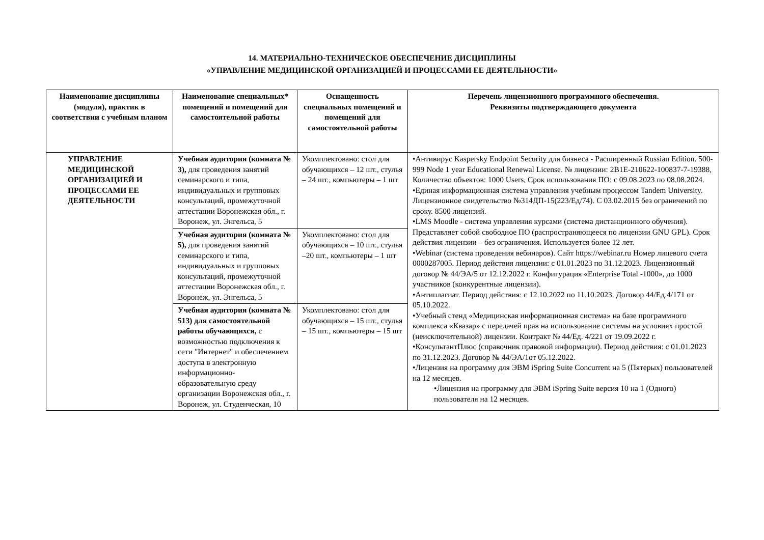14. МАТЕРИАЛЬНО-ТЕХНИЧЕСКОЕ ОБЕСПЕЧЕНИЕ ДИСЦИПЛИНЫ
«УПРАВЛЕНИЕ МЕДИЦИНСКОЙ ОРГАНИЗАЦИЕЙ И ПРОЦЕССАМИ ЕЕ ДЕЯТЕЛЬНОСТИ»
| Наименование дисциплины (модуля), практик в соответствии с учебным планом | Наименование специальных* помещений и помещений для самостоятельной работы | Оснащенность специальных помещений и помещений для самостоятельной работы | Перечень лицензионного программного обеспечения. Реквизиты подтверждающего документа |
| --- | --- | --- | --- |
| УПРАВЛЕНИЕ МЕДИЦИНСКОЙ ОРГАНИЗАЦИЕЙ И ПРОЦЕССАМИ ЕЕ ДЕЯТЕЛЬНОСТИ | Учебная аудитория (комната № 3), для проведения занятий семинарского и типа, индивидуальных и групповых консультаций, промежуточной аттестации Воронежская обл., г. Воронеж, ул. Энгельса, 5 | Укомплектовано: стол для обучающихся – 12 шт., стулья – 24 шт., компьютеры – 1 шт | •Антивирус Kaspersky Endpoint Security для бизнеса - Расширенный Russian Edition. 500-999 Node 1 year Educational Renewal License. № лицензии: 2B1E-210622-100837-7-19388, Количество объектов: 1000 Users, Срок использования ПО: с 09.08.2023 по 08.08.2024. •Единая информационная система управления учебным процессом Tandem University. Лицензионное свидетельство №314ДП-15(223/Ед/74). С 03.02.2015 без ограничений по сроку. 8500 лицензий. •LMS Moodle - система управления курсами (система дистанционного обучения). Представляет собой свободное ПО (распространяющееся по лицензии GNU GPL). Срок действия лицензии – без ограничения. Используется более 12 лет. •Webinar (система проведения вебинаров). Сайт https://webinar.ru Номер лицевого счета 0000287005. Период действия лицензии: с 01.01.2023 по 31.12.2023. Лицензионный договор № 44/ЭА/5 от 12.12.2022 г. Конфигурация «Enterprise Total -1000», до 1000 участников (конкурентные лицензии). •Антиплагиат. Период действия: с 12.10.2022 по 11.10.2023. Договор 44/Ед.4/171 от 05.10.2022. •Учебный стенд «Медицинская информационная система» на базе программного комплекса «Квазар» с передачей прав на использование системы на условиях простой (неисключительной) лицензии. Контракт № 44/Ед. 4/221 от 19.09.2022 г. •КонсультантПлюс (справочник правовой информации). Период действия: с 01.01.2023 по 31.12.2023. Договор № 44/ЭА/1от 05.12.2022. •Лицензия на программу для ЭВМ iSpring Suite Concurrent на 5 (Пятерых) пользователей на 12 месяцев. •Лицензия на программу для ЭВМ iSpring Suite версия 10 на 1 (Одного) пользователя на 12 месяцев. |
| | Учебная аудитория (комната № 5), для проведения занятий семинарского и типа, индивидуальных и групповых консультаций, промежуточной аттестации Воронежская обл., г. Воронеж, ул. Энгельса, 5 | Укомплектовано: стол для обучающихся – 10 шт., стулья –20 шт., компьютеры – 1 шт | |
| | Учебная аудитория (комната № 513) для самостоятельной работы обучающихся, с возможностью подключения к сети "Интернет" и обеспечением доступа в электронную информационно-образовательную среду организации Воронежская обл., г. Воронеж, ул. Студенческая, 10 | Укомплектовано: стол для обучающихся – 15 шт., стулья – 15 шт., компьютеры – 15 шт | |